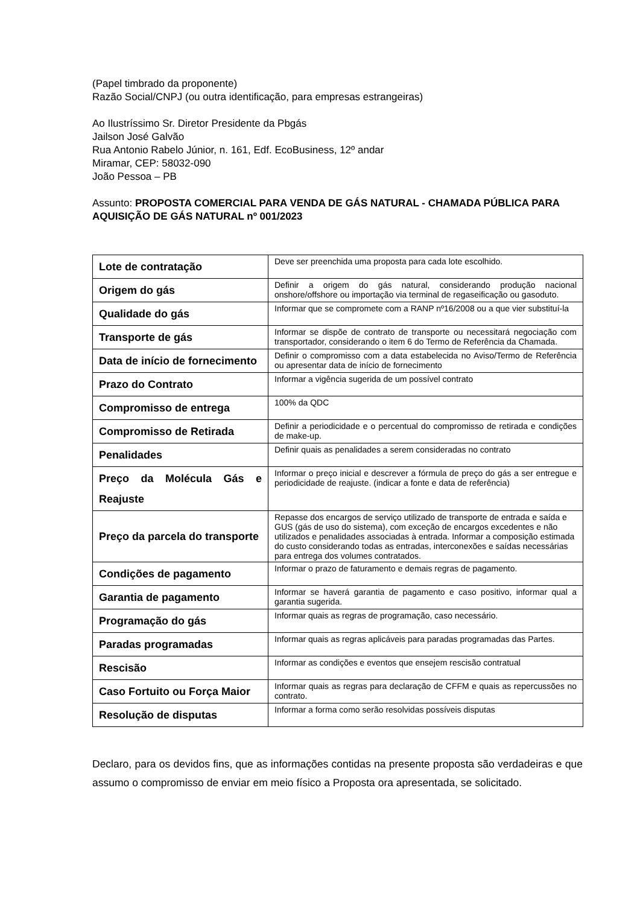(Papel timbrado da proponente)
Razão Social/CNPJ (ou outra identificação, para empresas estrangeiras)
Ao Ilustríssimo Sr. Diretor Presidente da Pbgás
Jailson José Galvão
Rua Antonio Rabelo Júnior, n. 161, Edf. EcoBusiness, 12º andar
Miramar, CEP: 58032-090
João Pessoa – PB
Assunto: PROPOSTA COMERCIAL PARA VENDA DE GÁS NATURAL - CHAMADA PÚBLICA PARA AQUISIÇÃO DE GÁS NATURAL nº 001/2023
| Lote de contratação | Deve ser preenchida uma proposta para cada lote escolhido. |
| Origem do gás | Definir a origem do gás natural, considerando produção nacional onshore/offshore ou importação via terminal de regaseificação ou gasoduto. |
| Qualidade do gás | Informar que se compromete com a RANP nº16/2008 ou a que vier substituí-la |
| Transporte de gás | Informar se dispõe de contrato de transporte ou necessitará negociação com transportador, considerando o item 6 do Termo de Referência da Chamada. |
| Data de início de fornecimento | Definir o compromisso com a data estabelecida no Aviso/Termo de Referência ou apresentar data de início de fornecimento |
| Prazo do Contrato | Informar a vigência sugerida de um possível contrato |
| Compromisso de entrega | 100% da QDC |
| Compromisso de Retirada | Definir a periodicidade e o percentual do compromisso de retirada e condições de make-up. |
| Penalidades | Definir quais as penalidades a serem consideradas no contrato |
| Preço da Molécula Gás e Reajuste | Informar o preço inicial e descrever a fórmula de preço do gás a ser entregue e periodicidade de reajuste. (indicar a fonte e data de referência) |
| Preço da parcela do transporte | Repasse dos encargos de serviço utilizado de transporte de entrada e saída e GUS (gás de uso do sistema), com exceção de encargos excedentes e não utilizados e penalidades associadas à entrada. Informar a composição estimada do custo considerando todas as entradas, interconexões e saídas necessárias para entrega dos volumes contratados. |
| Condições de pagamento | Informar o prazo de faturamento e demais regras de pagamento. |
| Garantia de pagamento | Informar se haverá garantia de pagamento e caso positivo, informar qual a garantia sugerida. |
| Programação do gás | Informar quais as regras de programação, caso necessário. |
| Paradas programadas | Informar quais as regras aplicáveis para paradas programadas das Partes. |
| Rescisão | Informar as condições e eventos que ensejem rescisão contratual |
| Caso Fortuito ou Força Maior | Informar quais as regras para declaração de CFFM e quais as repercussões no contrato. |
| Resolução de disputas | Informar a forma como serão resolvidas possíveis disputas |
Declaro, para os devidos fins, que as informações contidas na presente proposta são verdadeiras e que assumo o compromisso de enviar em meio físico a Proposta ora apresentada, se solicitado.